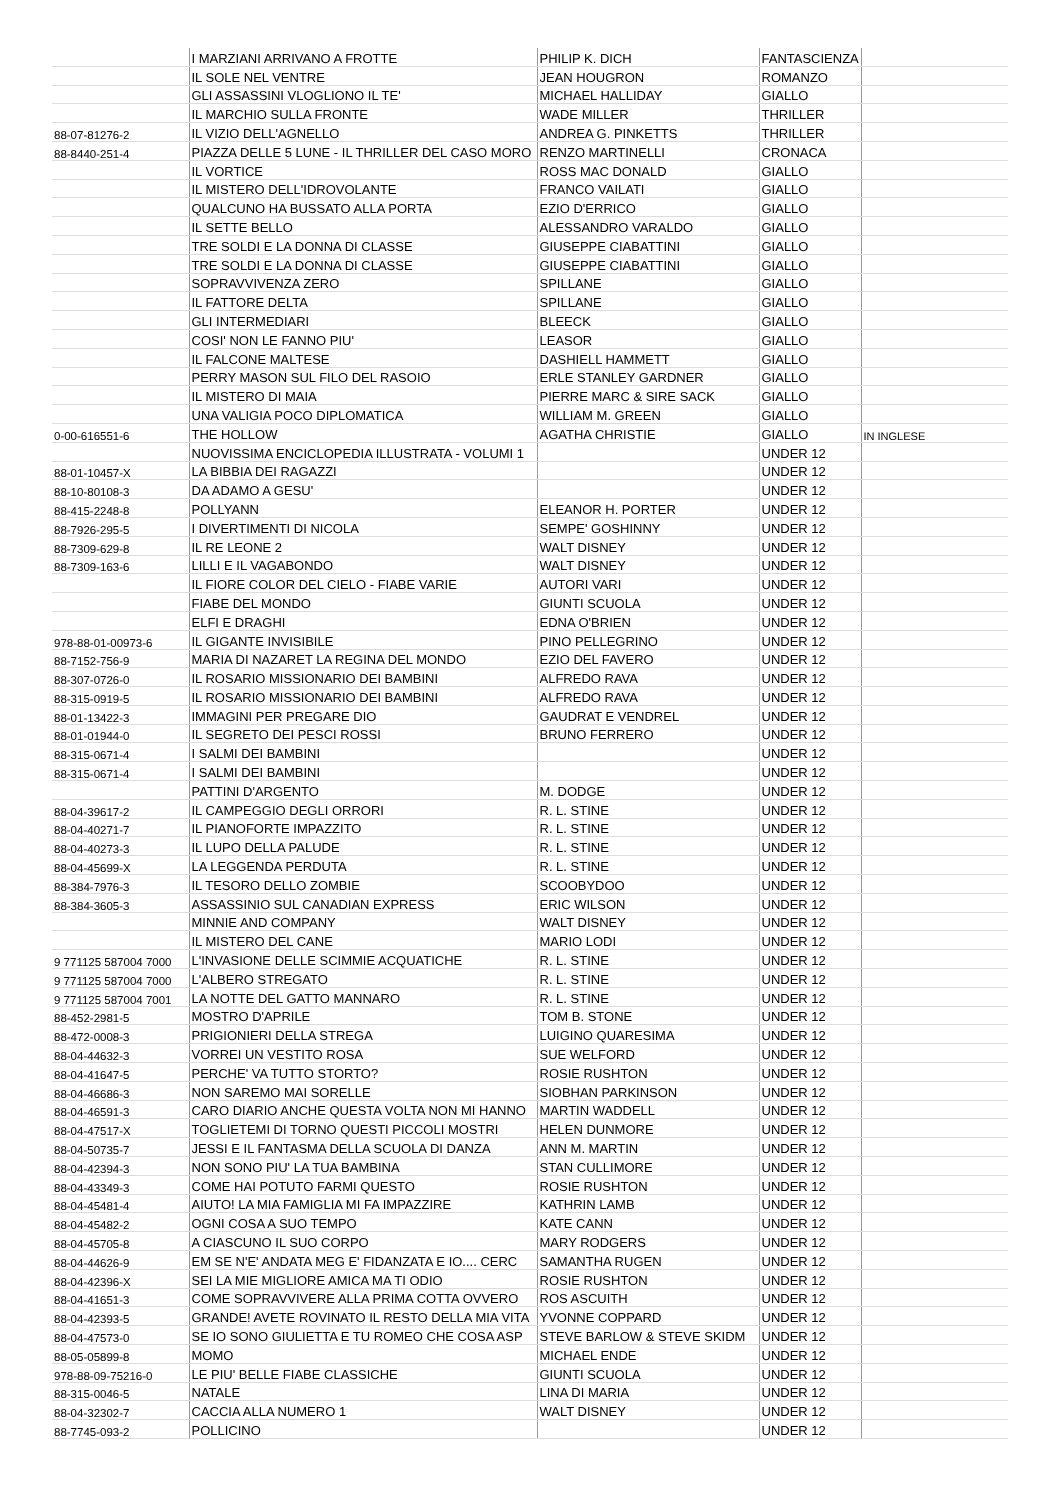| | I MARZIANI ARRIVANO A FROTTE | PHILIP K. DICH | FANTASCIENZA | |
| | IL SOLE NEL VENTRE | JEAN HOUGRON | ROMANZO | |
| | GLI ASSASSINI VLOGLIONO IL TE' | MICHAEL HALLIDAY | GIALLO | |
| | IL MARCHIO SULLA FRONTE | WADE MILLER | THRILLER | |
| 88-07-81276-2 | IL VIZIO DELL'AGNELLO | ANDREA G. PINKETTS | THRILLER | |
| 88-8440-251-4 | PIAZZA DELLE 5 LUNE - IL THRILLER DEL CASO MORO | RENZO MARTINELLI | CRONACA | |
| | IL VORTICE | ROSS MAC DONALD | GIALLO | |
| | IL MISTERO DELL'IDROVOLANTE | FRANCO VAILATI | GIALLO | |
| | QUALCUNO HA BUSSATO ALLA PORTA | EZIO D'ERRICO | GIALLO | |
| | IL SETTE BELLO | ALESSANDRO VARALDO | GIALLO | |
| | TRE SOLDI E LA DONNA DI CLASSE | GIUSEPPE CIABATTINI | GIALLO | |
| | TRE SOLDI E LA DONNA DI CLASSE | GIUSEPPE CIABATTINI | GIALLO | |
| | SOPRAVVIVENZA ZERO | SPILLANE | GIALLO | |
| | IL FATTORE DELTA | SPILLANE | GIALLO | |
| | GLI INTERMEDIARI | BLEECK | GIALLO | |
| | COSI' NON LE FANNO PIU' | LEASOR | GIALLO | |
| | IL FALCONE MALTESE | DASHIELL HAMMETT | GIALLO | |
| | PERRY MASON SUL FILO DEL RASOIO | ERLE STANLEY GARDNER | GIALLO | |
| | IL MISTERO DI MAIA | PIERRE MARC & SIRE SACK | GIALLO | |
| | UNA VALIGIA POCO DIPLOMATICA | WILLIAM M. GREEN | GIALLO | |
| 0-00-616551-6 | THE HOLLOW | AGATHA CHRISTIE | GIALLO | IN INGLESE |
| | NUOVISSIMA ENCICLOPEDIA ILLUSTRATA - VOLUMI 1 | | UNDER 12 | |
| 88-01-10457-X | LA BIBBIA DEI RAGAZZI | | UNDER 12 | |
| 88-10-80108-3 | DA ADAMO A GESU' | | UNDER 12 | |
| 88-415-2248-8 | POLLYANN | ELEANOR H. PORTER | UNDER 12 | |
| 88-7926-295-5 | I DIVERTIMENTI DI NICOLA | SEMPE' GOSHINNY | UNDER 12 | |
| 88-7309-629-8 | IL RE LEONE 2 | WALT DISNEY | UNDER 12 | |
| 88-7309-163-6 | LILLI E IL VAGABONDO | WALT DISNEY | UNDER 12 | |
| | IL FIORE COLOR DEL CIELO - FIABE VARIE | AUTORI VARI | UNDER 12 | |
| | FIABE DEL MONDO | GIUNTI SCUOLA | UNDER 12 | |
| | ELFI E DRAGHI | EDNA O'BRIEN | UNDER 12 | |
| 978-88-01-00973-6 | IL GIGANTE INVISIBILE | PINO PELLEGRINO | UNDER 12 | |
| 88-7152-756-9 | MARIA DI NAZARET LA REGINA DEL MONDO | EZIO DEL FAVERO | UNDER 12 | |
| 88-307-0726-0 | IL ROSARIO MISSIONARIO DEI BAMBINI | ALFREDO RAVA | UNDER 12 | |
| 88-315-0919-5 | IL ROSARIO MISSIONARIO DEI BAMBINI | ALFREDO RAVA | UNDER 12 | |
| 88-01-13422-3 | IMMAGINI PER PREGARE DIO | GAUDRAT E VENDREL | UNDER 12 | |
| 88-01-01944-0 | IL SEGRETO DEI PESCI ROSSI | BRUNO FERRERO | UNDER 12 | |
| 88-315-0671-4 | I SALMI DEI BAMBINI | | UNDER 12 | |
| 88-315-0671-4 | I SALMI DEI BAMBINI | | UNDER 12 | |
| | PATTINI D'ARGENTO | M. DODGE | UNDER 12 | |
| 88-04-39617-2 | IL CAMPEGGIO DEGLI ORRORI | R. L. STINE | UNDER 12 | |
| 88-04-40271-7 | IL PIANOFORTE IMPAZZITO | R. L. STINE | UNDER 12 | |
| 88-04-40273-3 | IL LUPO DELLA PALUDE | R. L. STINE | UNDER 12 | |
| 88-04-45699-X | LA LEGGENDA PERDUTA | R. L. STINE | UNDER 12 | |
| 88-384-7976-3 | IL TESORO DELLO ZOMBIE | SCOOBYDOO | UNDER 12 | |
| 88-384-3605-3 | ASSASSINIO SUL CANADIAN EXPRESS | ERIC WILSON | UNDER 12 | |
| | MINNIE AND COMPANY | WALT DISNEY | UNDER 12 | |
| | IL MISTERO DEL CANE | MARIO LODI | UNDER 12 | |
| 9 771125 587004 7000 | L'INVASIONE DELLE SCIMMIE ACQUATICHE | R. L. STINE | UNDER 12 | |
| 9 771125 587004 7000 | L'ALBERO STREGATO | R. L. STINE | UNDER 12 | |
| 9 771125 587004 7001 | LA NOTTE DEL GATTO MANNARO | R. L. STINE | UNDER 12 | |
| 88-452-2981-5 | MOSTRO D'APRILE | TOM B. STONE | UNDER 12 | |
| 88-472-0008-3 | PRIGIONIERI DELLA STREGA | LUIGINO QUARESIMA | UNDER 12 | |
| 88-04-44632-3 | VORREI UN VESTITO ROSA | SUE WELFORD | UNDER 12 | |
| 88-04-41647-5 | PERCHE' VA TUTTO STORTO? | ROSIE RUSHTON | UNDER 12 | |
| 88-04-46686-3 | NON SAREMO MAI SORELLE | SIOBHAN PARKINSON | UNDER 12 | |
| 88-04-46591-3 | CARO DIARIO ANCHE QUESTA VOLTA NON MI HANNO | MARTIN WADDELL | UNDER 12 | |
| 88-04-47517-X | TOGLIETEMI DI TORNO QUESTI PICCOLI MOSTRI | HELEN DUNMORE | UNDER 12 | |
| 88-04-50735-7 | JESSI E IL FANTASMA DELLA SCUOLA DI DANZA | ANN M. MARTIN | UNDER 12 | |
| 88-04-42394-3 | NON SONO PIU' LA TUA BAMBINA | STAN CULLIMORE | UNDER 12 | |
| 88-04-43349-3 | COME HAI POTUTO FARMI QUESTO | ROSIE RUSHTON | UNDER 12 | |
| 88-04-45481-4 | AIUTO! LA MIA FAMIGLIA MI FA IMPAZZIRE | KATHRIN LAMB | UNDER 12 | |
| 88-04-45482-2 | OGNI COSA A SUO TEMPO | KATE CANN | UNDER 12 | |
| 88-04-45705-8 | A CIASCUNO IL SUO CORPO | MARY RODGERS | UNDER 12 | |
| 88-04-44626-9 | EM SE N'E' ANDATA MEG E' FIDANZATA E IO.... CERC | SAMANTHA RUGEN | UNDER 12 | |
| 88-04-42396-X | SEI LA MIE MIGLIORE AMICA MA TI ODIO | ROSIE RUSHTON | UNDER 12 | |
| 88-04-41651-3 | COME SOPRAVVIVERE ALLA PRIMA COTTA OVVERO | ROS ASCUITH | UNDER 12 | |
| 88-04-42393-5 | GRANDE! AVETE ROVINATO IL RESTO DELLA MIA VITA | YVONNE COPPARD | UNDER 12 | |
| 88-04-47573-0 | SE IO SONO GIULIETTA E TU ROMEO CHE COSA ASP | STEVE BARLOW & STEVE SKIDM | UNDER 12 | |
| 88-05-05899-8 | MOMO | MICHAEL ENDE | UNDER 12 | |
| 978-88-09-75216-0 | LE PIU' BELLE FIABE CLASSICHE | GIUNTI SCUOLA | UNDER 12 | |
| 88-315-0046-5 | NATALE | LINA DI MARIA | UNDER 12 | |
| 88-04-32302-7 | CACCIA ALLA NUMERO 1 | WALT DISNEY | UNDER 12 | |
| 88-7745-093-2 | POLLICINO | | UNDER 12 | |